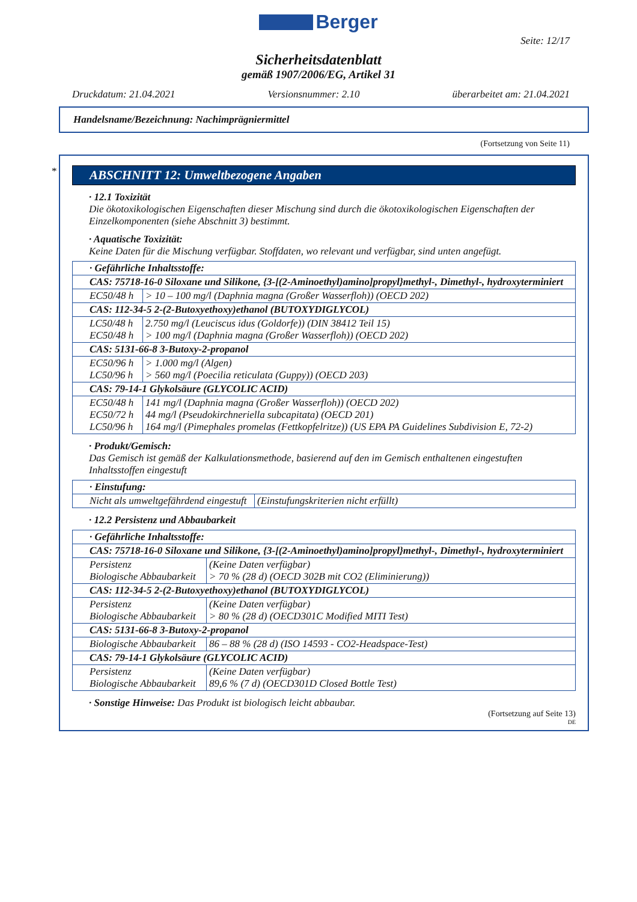Berger
Seite: 12/17
Sicherheitsdatenblatt
gemäß 1907/2006/EG, Artikel 31
Druckdatum: 21.04.2021 Versionsnummer: 2.10 überarbeitet am: 21.04.2021
Handelsname/Bezeichnung: Nachimprägniermittel
(Fortsetzung von Seite 11)
*
ABSCHNITT 12: Umweltbezogene Angaben
· 12.1 Toxizität
Die ökotoxikologischen Eigenschaften dieser Mischung sind durch die ökotoxikologischen Eigenschaften der Einzelkomponenten (siehe Abschnitt 3) bestimmt.
· Aquatische Toxizität:
Keine Daten für die Mischung verfügbar. Stoffdaten, wo relevant und verfügbar, sind unten angefügt.
| · Gefährliche Inhaltsstoffe: | |
| CAS: 75718-16-0 Siloxane und Silikone, {3-[(2-Aminoethyl)amino]propyl}methyl-, Dimethyl-, hydroxyterminiert | |
| EC50/48 h | > 10 – 100 mg/l (Daphnia magna (Großer Wasserfloh)) (OECD 202) |
| CAS: 112-34-5 2-(2-Butoxyethoxy)ethanol (BUTOXYDIGLYCOL) | |
| LC50/48 h EC50/48 h | 2.750 mg/l (Leuciscus idus (Goldorfe)) (DIN 38412 Teil 15) > 100 mg/l (Daphnia magna (Großer Wasserfloh)) (OECD 202) |
| CAS: 5131-66-8 3-Butoxy-2-propanol | |
| EC50/96 h LC50/96 h | > 1.000 mg/l (Algen) > 560 mg/l (Poecilia reticulata (Guppy)) (OECD 203) |
| CAS: 79-14-1 Glykolsäure (GLYCOLIC ACID) | |
| EC50/48 h EC50/72 h LC50/96 h | 141 mg/l (Daphnia magna (Großer Wasserfloh)) (OECD 202) 44 mg/l (Pseudokirchneriella subcapitata) (OECD 201) 164 mg/l (Pimephales promelas (Fettkopfelritze)) (US EPA PA Guidelines Subdivision E, 72-2) |
· Produkt/Gemisch:
Das Gemisch ist gemäß der Kalkulationsmethode, basierend auf den im Gemisch enthaltenen eingestuften Inhaltsstoffen eingestuft
| · Einstufung: | |
| Nicht als umweltgefährdend eingestuft | (Einstufungskriterien nicht erfüllt) |
· 12.2 Persistenz und Abbaubarkeit
| · Gefährliche Inhaltsstoffe: | |
| CAS: 75718-16-0 Siloxane und Silikone, {3-[(2-Aminoethyl)amino]propyl}methyl-, Dimethyl-, hydroxyterminiert | |
| Persistenz Biologische Abbaubarkeit | (Keine Daten verfügbar) > 70 % (28 d) (OECD 302B mit CO2 (Eliminierung)) |
| CAS: 112-34-5 2-(2-Butoxyethoxy)ethanol (BUTOXYDIGLYCOL) | |
| Persistenz Biologische Abbaubarkeit | (Keine Daten verfügbar) > 80 % (28 d) (OECD301C Modified MITI Test) |
| CAS: 5131-66-8 3-Butoxy-2-propanol | |
| Biologische Abbaubarkeit | 86 – 88 % (28 d) (ISO 14593 - CO2-Headspace-Test) |
| CAS: 79-14-1 Glykolsäure (GLYCOLIC ACID) | |
| Persistenz Biologische Abbaubarkeit | (Keine Daten verfügbar) 89,6 % (7 d) (OECD301D Closed Bottle Test) |
· Sonstige Hinweise: Das Produkt ist biologisch leicht abbaubar.
(Fortsetzung auf Seite 13)
DE